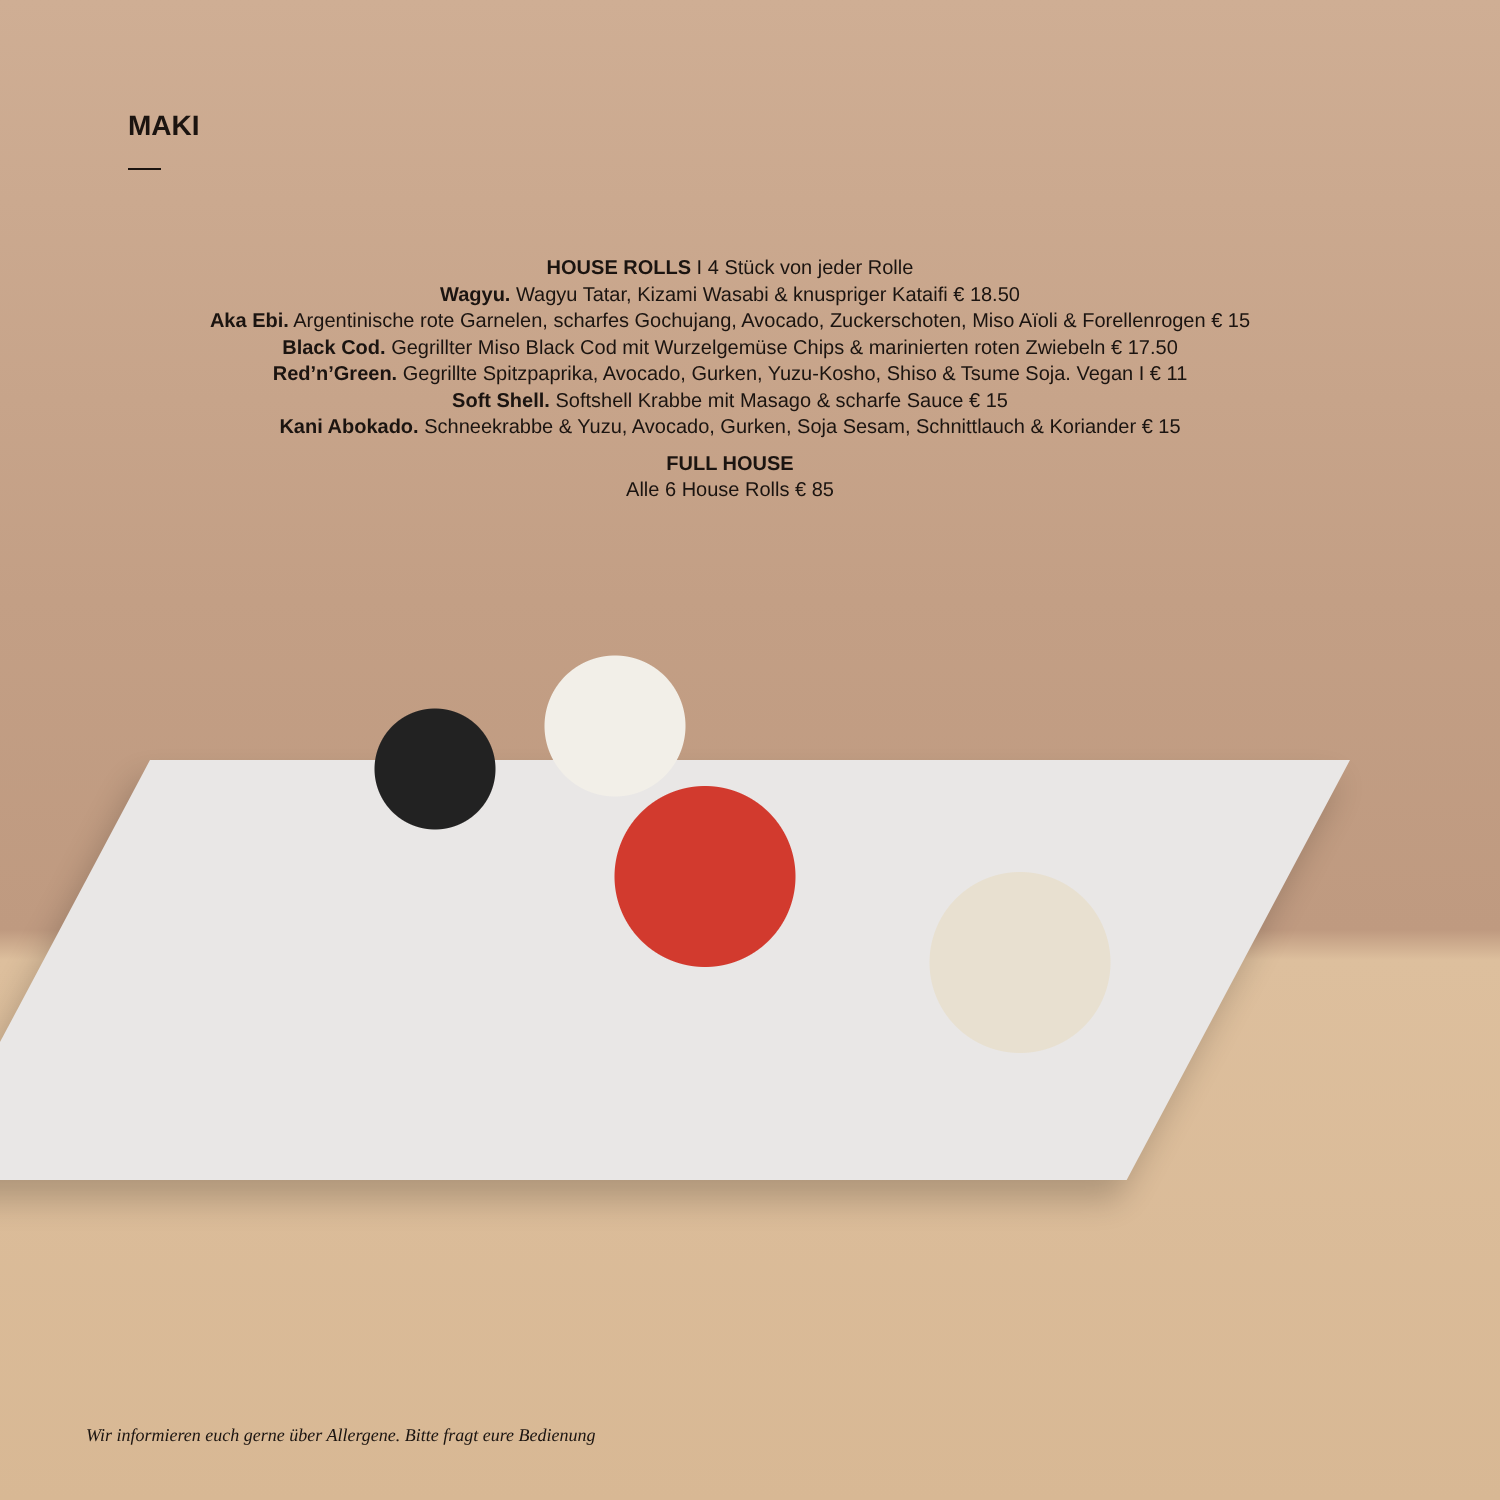MAKI
HOUSE ROLLS I 4 Stück von jeder Rolle
Wagyu. Wagyu Tatar, Kizami Wasabi & knuspriger Kataifi € 18.50
Aka Ebi. Argentinische rote Garnelen, scharfes Gochujang, Avocado, Zuckerschoten, Miso Aïoli & Forellenrogen € 15
Black Cod. Gegrillter Miso Black Cod mit Wurzelgemüse Chips & marinierten roten Zwiebeln € 17.50
Red’n’Green. Gegrillte Spitzpaprika, Avocado, Gurken, Yuzu-Kosho, Shiso & Tsume Soja. Vegan I € 11
Soft Shell. Softshell Krabbe mit Masago & scharfe Sauce € 15
Kani Abokado. Schneekrabbe & Yuzu, Avocado, Gurken, Soja Sesam, Schnittlauch & Koriander € 15
FULL HOUSE
Alle 6 House Rolls € 85
Wir informieren euch gerne über Allergene. Bitte fragt eure Bedienung